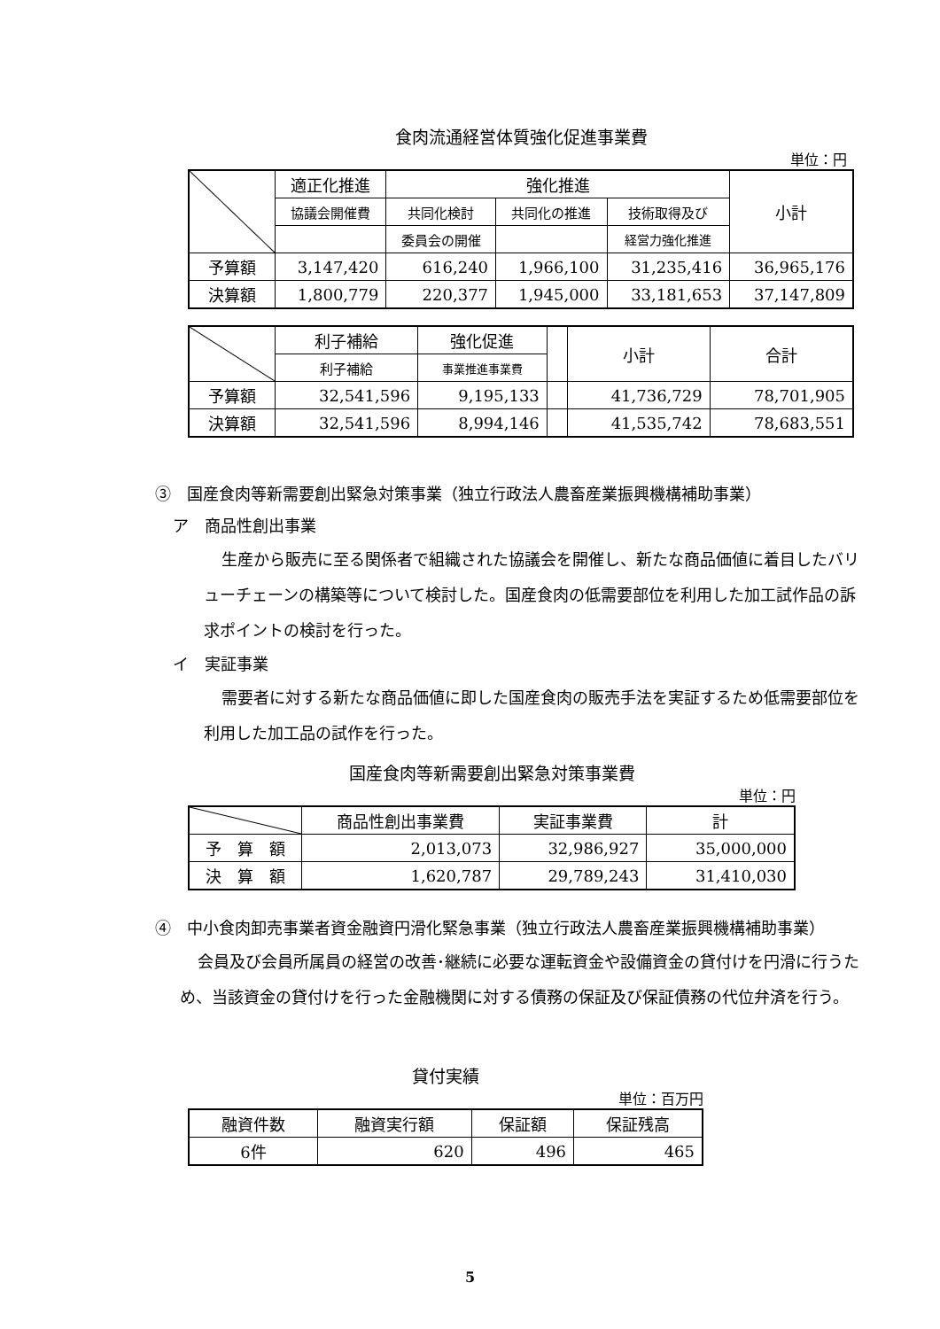食肉流通経営体質強化促進事業費
単位：円
| | 適正化推進 | 強化推進 | | | 小計 |
| | 協議会開催費 | 共同化検討 | 共同化の推進 | 技術取得及び | |
| | | 委員会の開催 | | 経営力強化推進 | |
| 予算額 | 3,147,420 | 616,240 | 1,966,100 | 31,235,416 | 36,965,176 |
| 決算額 | 1,800,779 | 220,377 | 1,945,000 | 33,181,653 | 37,147,809 |
| | 利子補給 | 強化促進 | | 小計 | 合計 |
| | 利子補給 | 事業推進事業費 | | | |
| 予算額 | 32,541,596 | 9,195,133 | | 41,736,729 | 78,701,905 |
| 決算額 | 32,541,596 | 8,994,146 | | 41,535,742 | 78,683,551 |
③　国産食肉等新需要創出緊急対策事業（独立行政法人農畜産業振興機構補助事業）
ア　商品性創出事業
生産から販売に至る関係者で組織された協議会を開催し、新たな商品価値に着目したバリューチェーンの構築等について検討した。国産食肉の低需要部位を利用した加工試作品の訴求ポイントの検討を行った。
イ　実証事業
需要者に対する新たな商品価値に即した国産食肉の販売手法を実証するため低需要部位を利用した加工品の試作を行った。
国産食肉等新需要創出緊急対策事業費
単位：円
| | 商品性創出事業費 | 実証事業費 | 計 |
| 予 算 額 | 2,013,073 | 32,986,927 | 35,000,000 |
| 決 算 額 | 1,620,787 | 29,789,243 | 31,410,030 |
④　中小食肉卸売事業者資金融資円滑化緊急事業（独立行政法人農畜産業振興機構補助事業）
会員及び会員所属員の経営の改善･継続に必要な運転資金や設備資金の貸付けを円滑に行うため、当該資金の貸付けを行った金融機関に対する債務の保証及び保証債務の代位弁済を行う。
貸付実績
単位：百万円
| 融資件数 | 融資実行額 | 保証額 | 保証残高 |
| 6件 | 620 | 496 | 465 |
5